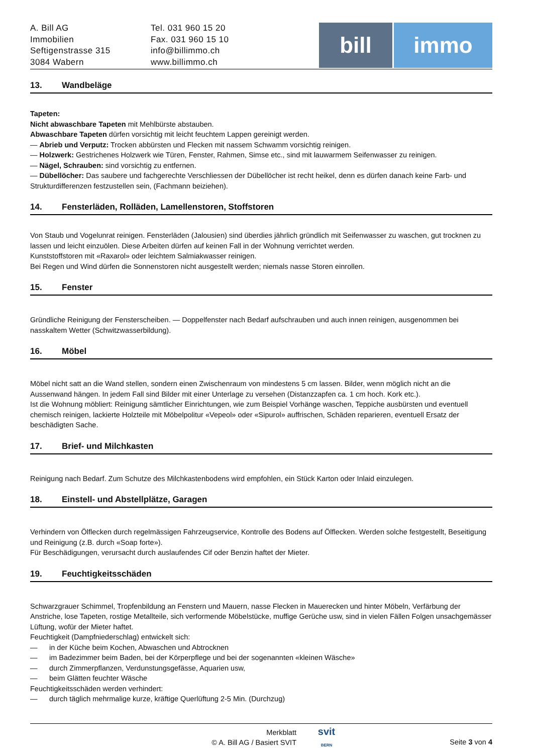A. Bill AG
Immobilien
Seftigenstrasse 315
3084 Wabern
Tel. 031 960 15 20
Fax. 031 960 15 10
info@billimmo.ch
www.billimmo.ch
bill immo
13. Wandbeläge
Tapeten:
Nicht abwaschbare Tapeten mit Mehlbürste abstauben.
Abwaschbare Tapeten dürfen vorsichtig mit leicht feuchtem Lappen gereinigt werden.
— Abrieb und Verputz: Trocken abbürsten und Flecken mit nassem Schwamm vorsichtig reinigen.
— Holzwerk: Gestrichenes Holzwerk wie Türen, Fenster, Rahmen, Simse etc., sind mit lauwarmem Seifenwasser zu reinigen.
— Nägel, Schrauben: sind vorsichtig zu entfernen.
— Dübellöcher: Das saubere und fachgerechte Verschliessen der Dübellöcher ist recht heikel, denn es dürfen danach keine Farb- und Strukturdifferenzen festzustellen sein, (Fachmann beiziehen).
14. Fensterläden, Rolläden, Lamellenstoren, Stoffstoren
Von Staub und Vogelunrat reinigen. Fensterläden (Jalousien) sind überdies jährlich gründlich mit Seifenwasser zu waschen, gut trocknen zu lassen und leicht einzuölen. Diese Arbeiten dürfen auf keinen Fall in der Wohnung verrichtet werden.
Kunststoffstoren mit «Raxarol» oder leichtem Salmiakwasser reinigen.
Bei Regen und Wind dürfen die Sonnenstoren nicht ausgestellt werden; niemals nasse Storen einrollen.
15. Fenster
Gründliche Reinigung der Fensterscheiben. — Doppelfenster nach Bedarf aufschrauben und auch innen reinigen, ausgenommen bei nasskaltem Wetter (Schwitzwasserbildung).
16. Möbel
Möbel nicht satt an die Wand stellen, sondern einen Zwischenraum von mindestens 5 cm lassen. Bilder, wenn möglich nicht an die Aussenwand hängen. In jedem Fall sind Bilder mit einer Unterlage zu versehen (Distanzzapfen ca. 1 cm hoch. Kork etc.).
Ist die Wohnung möbliert: Reinigung sämtlicher Einrichtungen, wie zum Beispiel Vorhänge waschen, Teppiche ausbürsten und eventuell chemisch reinigen, lackierte Holzteile mit Möbelpolitur «Vepeol» oder «Sipurol» auffrischen, Schäden reparieren, eventuell Ersatz der beschädigten Sache.
17. Brief- und Milchkasten
Reinigung nach Bedarf. Zum Schutze des Milchkastenbodens wird empfohlen, ein Stück Karton oder Inlaid einzulegen.
18. Einstell- und Abstellplätze, Garagen
Verhindern von Ölflecken durch regelmässigen Fahrzeugservice, Kontrolle des Bodens auf Ölflecken. Werden solche festgestellt, Beseitigung und Reinigung (z.B. durch «Soap forte»).
Für Beschädigungen, verursacht durch auslaufendes Cif oder Benzin haftet der Mieter.
19. Feuchtigkeitsschäden
Schwarzgrauer Schimmel, Tropfenbildung an Fenstern und Mauern, nasse Flecken in Mauerecken und hinter Möbeln, Verfärbung der Anstriche, lose Tapeten, rostige Metallteile, sich verformende Möbelstücke, muffige Gerüche usw, sind in vielen Fällen Folgen unsachgemässer Lüftung, wofür der Mieter haftet.
Feuchtigkeit (Dampfniederschlag) entwickelt sich:
— in der Küche beim Kochen, Abwaschen und Abtrocknen
— im Badezimmer beim Baden, bei der Körperpflege und bei der sogenannten «kleinen Wäsche»
— durch Zimmerpflanzen, Verdunstungsgefässe, Aquarien usw,
— beim Glätten feuchter Wäsche
Feuchtigkeitsschäden werden verhindert:
— durch täglich mehrmalige kurze, kräftige Querlüftung 2-5 Min. (Durchzug)
Merkblatt
© A. Bill AG / Basiert SVIT
svit
BERN
Seite 3 von 4